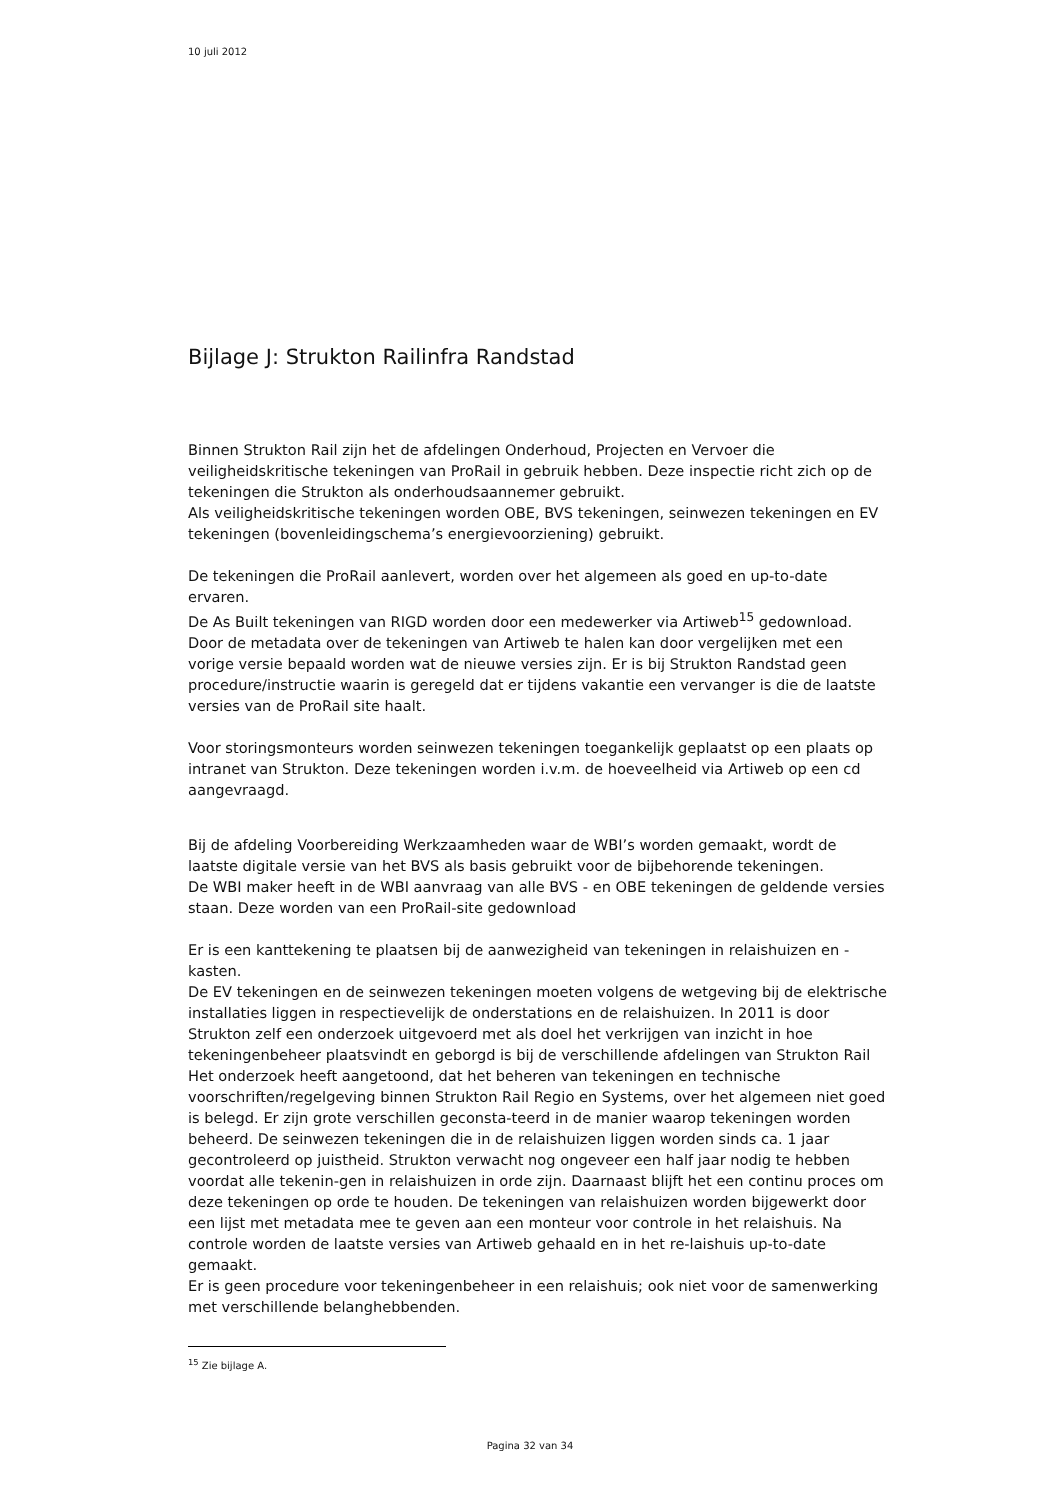10 juli 2012
Bijlage J: Strukton Railinfra Randstad
Binnen Strukton Rail zijn het de afdelingen Onderhoud, Projecten en Vervoer die veiligheidskritische tekeningen van ProRail in gebruik hebben. Deze inspectie richt zich op de tekeningen die Strukton als onderhoudsaannemer gebruikt.
Als veiligheidskritische tekeningen worden OBE, BVS tekeningen, seinwezen tekeningen en EV tekeningen (bovenleidingschema’s energievoorziening) gebruikt.
De tekeningen die ProRail aanlevert, worden over het algemeen als goed en up-to-date ervaren.
De As Built tekeningen van RIGD worden door een medewerker via Artiweb<sup>15</sup> gedownload.
Door de metadata over de tekeningen van Artiweb te halen kan door vergelijken met een vorige versie bepaald worden wat de nieuwe versies zijn. Er is bij Strukton Randstad geen procedure/instructie waarin is geregeld dat er tijdens vakantie een vervanger is die de laatste versies van de ProRail site haalt.
Voor storingsmonteurs worden seinwezen tekeningen toegankelijk geplaatst op een plaats op intranet van Strukton. Deze tekeningen worden i.v.m. de hoeveelheid via Artiweb op een cd aangevraagd.
Bij de afdeling Voorbereiding Werkzaamheden waar de WBI’s worden gemaakt, wordt de laatste digitale versie van het BVS als basis gebruikt voor de bijbehorende tekeningen.
De WBI maker heeft in de WBI aanvraag van alle BVS - en OBE tekeningen de geldende versies staan. Deze worden van een ProRail-site gedownload
Er is een kanttekening te plaatsen bij de aanwezigheid van tekeningen in relaishuizen en -kasten.
De EV tekeningen en de seinwezen tekeningen moeten volgens de wetgeving bij de elektrische installaties liggen in respectievelijk de onderstations en de relaishuizen. In 2011 is door Strukton zelf een onderzoek uitgevoerd met als doel het verkrijgen van inzicht in hoe tekeningenbeheer plaatsvindt en geborgd is bij de verschillende afdelingen van Strukton Rail Het onderzoek heeft aangetoond, dat het beheren van tekeningen en technische voorschriften/regelgeving binnen Strukton Rail Regio en Systems, over het algemeen niet goed is belegd. Er zijn grote verschillen geconsta-teerd in de manier waarop tekeningen worden beheerd. De seinwezen tekeningen die in de relaishuizen liggen worden sinds ca. 1 jaar gecontroleerd op juistheid. Strukton verwacht nog ongeveer een half jaar nodig te hebben voordat alle tekenin-gen in relaishuizen in orde zijn. Daarnaast blijft het een continu proces om deze tekeningen op orde te houden. De tekeningen van relaishuizen worden bijgewerkt door een lijst met metadata mee te geven aan een monteur voor controle in het relaishuis. Na controle worden de laatste versies van Artiweb gehaald en in het re-laishuis up-to-date gemaakt.
Er is geen procedure voor tekeningenbeheer in een relaishuis; ook niet voor de samenwerking met verschillende belanghebbenden.
<sup>15</sup> Zie bijlage A.
Pagina 32 van 34